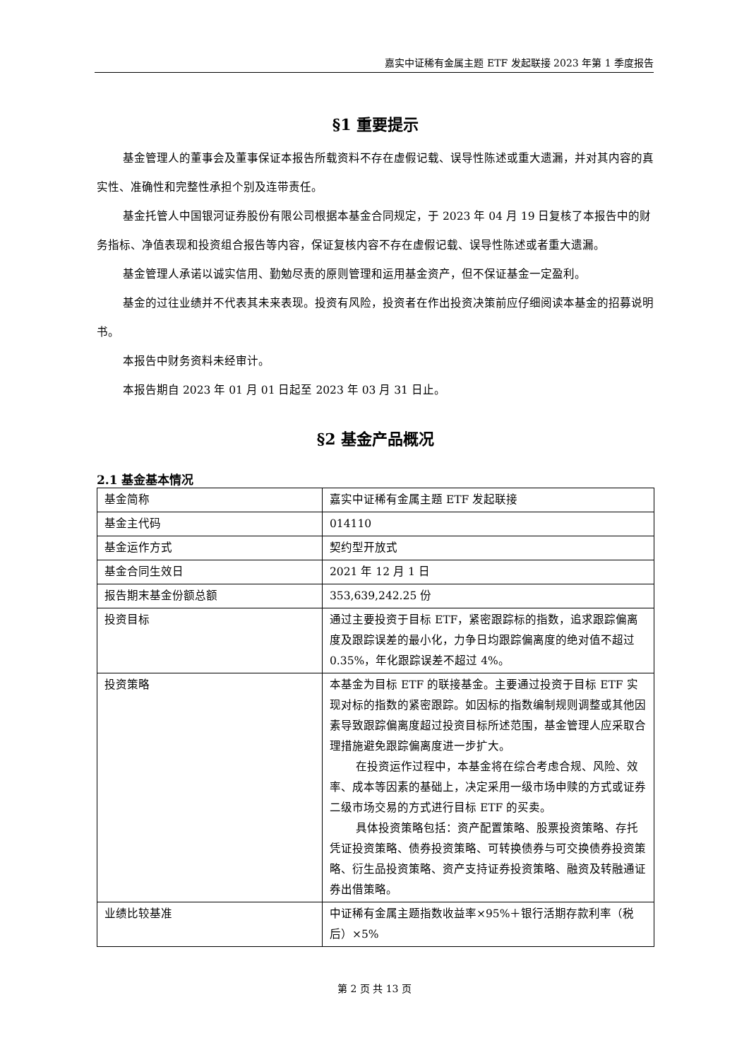嘉实中证稀有金属主题 ETF 发起联接 2023 年第 1 季度报告
§1 重要提示
基金管理人的董事会及董事保证本报告所载资料不存在虚假记载、误导性陈述或重大遗漏，并对其内容的真实性、准确性和完整性承担个别及连带责任。
基金托管人中国银河证券股份有限公司根据本基金合同规定，于 2023 年 04 月 19 日复核了本报告中的财务指标、净值表现和投资组合报告等内容，保证复核内容不存在虚假记载、误导性陈述或者重大遗漏。
基金管理人承诺以诚实信用、勤勉尽责的原则管理和运用基金资产，但不保证基金一定盈利。
基金的过往业绩并不代表其未来表现。投资有风险，投资者在作出投资决策前应仔细阅读本基金的招募说明书。
本报告中财务资料未经审计。
本报告期自 2023 年 01 月 01 日起至 2023 年 03 月 31 日止。
§2 基金产品概况
2.1 基金基本情况
| 基金简称 | 嘉实中证稀有金属主题 ETF 发起联接 |
| 基金主代码 | 014110 |
| 基金运作方式 | 契约型开放式 |
| 基金合同生效日 | 2021 年 12 月 1 日 |
| 报告期末基金份额总额 | 353,639,242.25 份 |
| 投资目标 | 通过主要投资于目标 ETF，紧密跟踪标的指数，追求跟踪偏离度及跟踪误差的最小化，力争日均跟踪偏离度的绝对值不超过 0.35%，年化跟踪误差不超过 4%。 |
| 投资策略 | 本基金为目标 ETF 的联接基金。主要通过投资于目标 ETF 实现对标的指数的紧密跟踪。如因标的指数编制规则调整或其他因素导致跟踪偏离度超过投资目标所述范围，基金管理人应采取合理措施避免跟踪偏离度进一步扩大。 在投资运作过程中，本基金将在综合考虑合规、风险、效率、成本等因素的基础上，决定采用一级市场申赎的方式或证券二级市场交易的方式进行目标 ETF 的买卖。 具体投资策略包括：资产配置策略、股票投资策略、存托凭证投资策略、债券投资策略、可转换债券与可交换债券投资策略、衍生品投资策略、资产支持证券投资策略、融资及转融通证券出借策略。 |
| 业绩比较基准 | 中证稀有金属主题指数收益率×95%＋银行活期存款利率（税后）×5% |
第 2 页 共 13 页